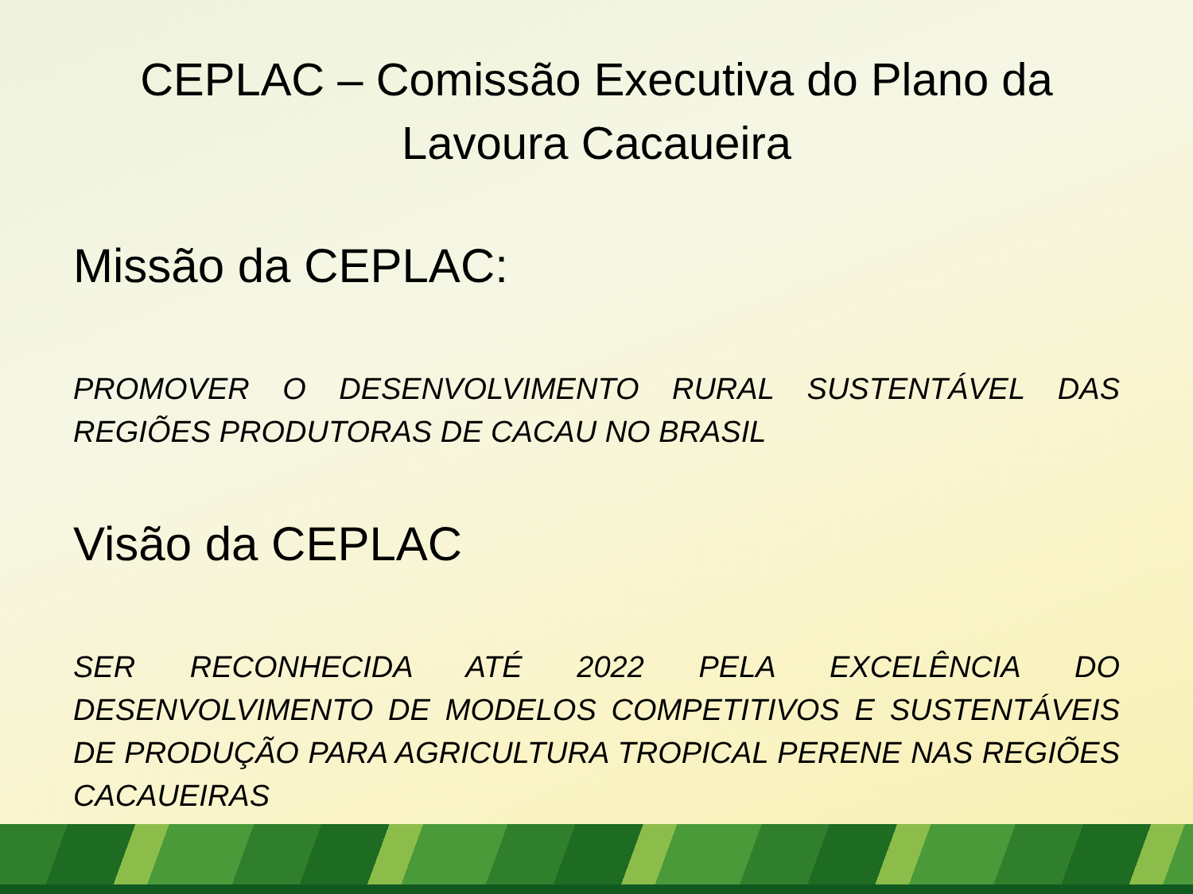CEPLAC – Comissão Executiva do Plano da Lavoura Cacaueira
Missão da CEPLAC:
PROMOVER O DESENVOLVIMENTO RURAL SUSTENTÁVEL DAS REGIÕES PRODUTORAS DE CACAU NO BRASIL
Visão da CEPLAC
SER RECONHECIDA ATÉ 2022 PELA EXCELÊNCIA DO DESENVOLVIMENTO DE MODELOS COMPETITIVOS E SUSTENTÁVEIS DE PRODUÇÃO PARA AGRICULTURA TROPICAL PERENE NAS REGIÕES CACAUEIRAS